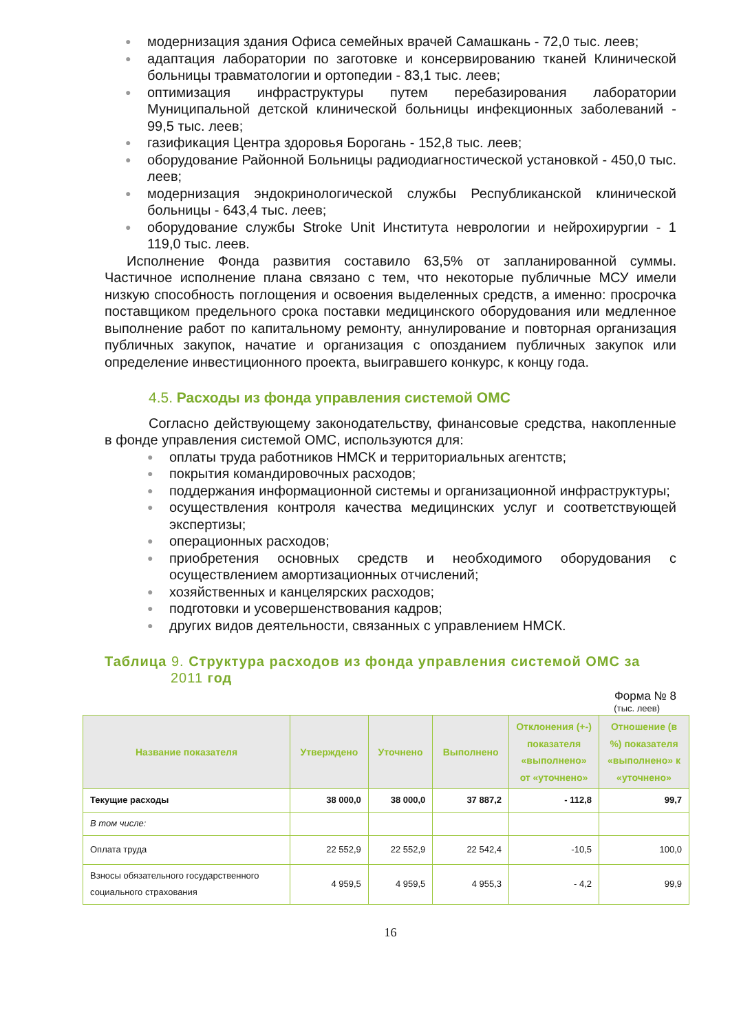● модернизация здания Офиса семейных врачей Самашкань - 72,0 тыс. леев;
● адаптация лаборатории по заготовке и консервированию тканей Клинической больницы травматологии и ортопедии - 83,1 тыс. леев;
● оптимизация инфраструктуры путем перебазирования лаборатории Муниципальной детской клинической больницы инфекционных заболеваний - 99,5 тыс. леев;
● газификация Центра здоровья Борогань - 152,8 тыс. леев;
● оборудование Районной Больницы радиодиагностической установкой - 450,0 тыс. леев;
● модернизация эндокринологической службы Республиканской клинической больницы - 643,4 тыс. леев;
● оборудование службы Stroke Unit Института неврологии и нейрохирургии - 1 119,0 тыс. леев.
Исполнение Фонда развития составило 63,5% от запланированной суммы. Частичное исполнение плана связано с тем, что некоторые публичные МСУ имели низкую способность поглощения и освоения выделенных средств, а именно: просрочка поставщиком предельного срока поставки медицинского оборудования или медленное выполнение работ по капитальному ремонту, аннулирование и повторная организация публичных закупок, начатие и организация с опозданием публичных закупок или определение инвестиционного проекта, выигравшего конкурс, к концу года.
4.5. Расходы из фонда управления системой ОМС
Согласно действующему законодательству, финансовые средства, накопленные в фонде управления системой ОМС, используются для:
● оплаты труда работников НМСК и территориальных агентств;
● покрытия командировочных расходов;
● поддержания информационной системы и организационной инфраструктуры;
● осуществления контроля качества медицинских услуг и соответствующей экспертизы;
● операционных расходов;
● приобретения основных средств и необходимого оборудования с осуществлением амортизационных отчислений;
● хозяйственных и канцелярских расходов;
● подготовки и усовершенствования кадров;
● других видов деятельности, связанных с управлением НМСК.
Таблица 9. Структура расходов из фонда управления системой ОМС за 2011 год
Форма № 8
(тыс. леев)
| Название показателя | Утверждено | Уточнено | Выполнено | Отклонения (+-) показателя «выполнено» от «уточнено» | Отношение (в %) показателя «выполнено» к «уточнено» |
| --- | --- | --- | --- | --- | --- |
| Текущие расходы | 38 000,0 | 38 000,0 | 37 887,2 | - 112,8 | 99,7 |
| В том числе: | | | | | |
| Оплата труда | 22 552,9 | 22 552,9 | 22 542,4 | -10,5 | 100,0 |
| Взносы обязательного государственного социального страхования | 4 959,5 | 4 959,5 | 4 955,3 | - 4,2 | 99,9 |
16